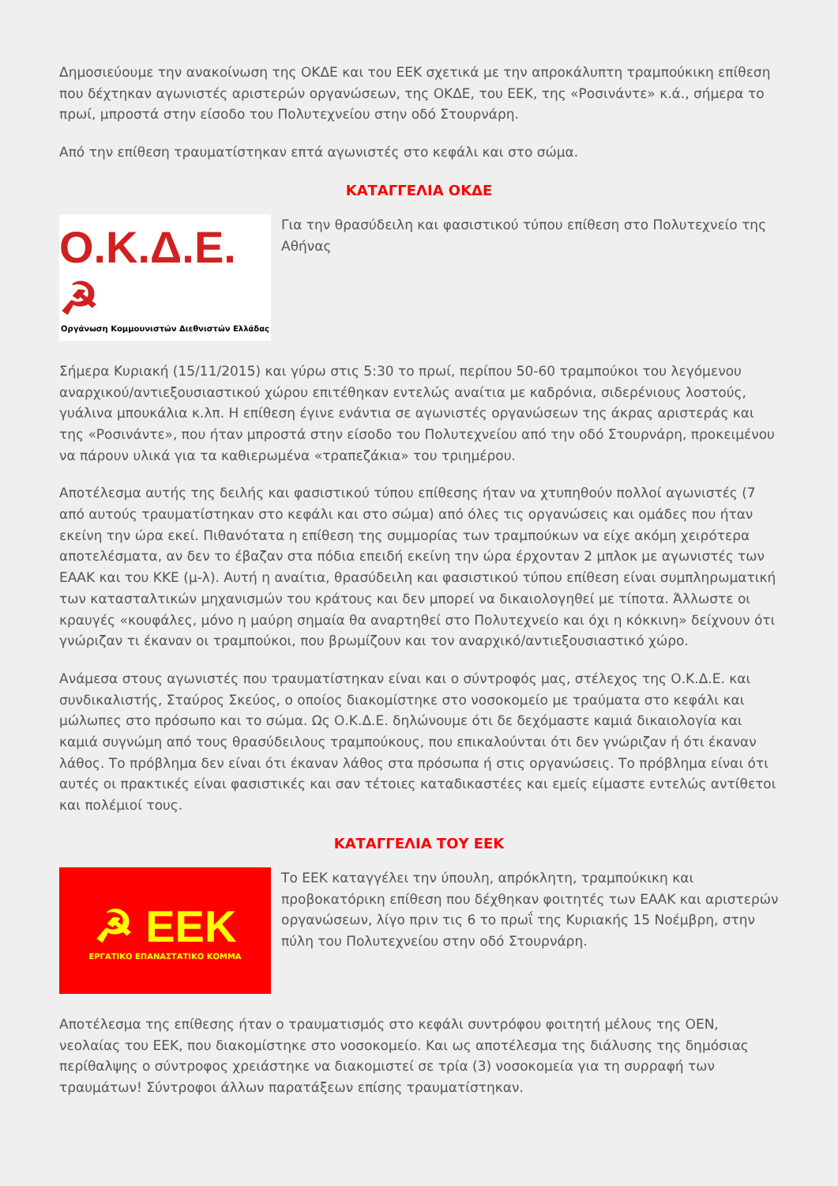Δημοσιεύουμε την ανακοίνωση της ΟΚΔΕ και του ΕΕΚ σχετικά με την απροκάλυπτη τραμπούκικη επίθεση που δέχτηκαν αγωνιστές αριστερών οργανώσεων, της ΟΚΔΕ, του ΕΕΚ, της «Ροσινάντε» κ.ά., σήμερα το πρωί, μπροστά στην είσοδο του Πολυτεχνείου στην οδό Στουρνάρη.
Από την επίθεση τραυματίστηκαν επτά αγωνιστές στο κεφάλι και στο σώμα.
ΚΑΤΑΓΓΕΛΙΑ ΟΚΔΕ
Ο.Κ.Δ.Ε. ☭
Οργάνωση Κομμουνιστών Διεθνιστών Ελλάδας
Για την θρασύδειλη και φασιστικού τύπου επίθεση στο Πολυτεχνείο της Αθήνας
Σήμερα Κυριακή (15/11/2015) και γύρω στις 5:30 το πρωί, περίπου 50-60 τραμπούκοι του λεγόμενου αναρχικού/αντιεξουσιαστικού χώρου επιτέθηκαν εντελώς αναίτια με καδρόνια, σιδερένιους λοστούς, γυάλινα μπουκάλια κ.λπ. Η επίθεση έγινε ενάντια σε αγωνιστές οργανώσεων της άκρας αριστεράς και της «Ροσινάντε», που ήταν μπροστά στην είσοδο του Πολυτεχνείου από την οδό Στουρνάρη, προκειμένου να πάρουν υλικά για τα καθιερωμένα «τραπεζάκια» του τριημέρου.
Αποτέλεσμα αυτής της δειλής και φασιστικού τύπου επίθεσης ήταν να χτυπηθούν πολλοί αγωνιστές (7 από αυτούς τραυματίστηκαν στο κεφάλι και στο σώμα) από όλες τις οργανώσεις και ομάδες που ήταν εκείνη την ώρα εκεί. Πιθανότατα η επίθεση της συμμορίας των τραμπούκων να είχε ακόμη χειρότερα αποτελέσματα, αν δεν το έβαζαν στα πόδια επειδή εκείνη την ώρα έρχονταν 2 μπλοκ με αγωνιστές των ΕΑΑΚ και του ΚΚΕ (μ-λ). Αυτή η αναίτια, θρασύδειλη και φασιστικού τύπου επίθεση είναι συμπληρωματική των κατασταλτικών μηχανισμών του κράτους και δεν μπορεί να δικαιολογηθεί με τίποτα. Άλλωστε οι κραυγές «κουφάλες, μόνο η μαύρη σημαία θα αναρτηθεί στο Πολυτεχνείο και όχι η κόκκινη» δείχνουν ότι γνώριζαν τι έκαναν οι τραμπούκοι, που βρωμίζουν και τον αναρχικό/αντιεξουσιαστικό χώρο.
Ανάμεσα στους αγωνιστές που τραυματίστηκαν είναι και ο σύντροφός μας, στέλεχος της Ο.Κ.Δ.Ε. και συνδικαλιστής, Σταύρος Σκεύος, ο οποίος διακομίστηκε στο νοσοκομείο με τραύματα στο κεφάλι και μώλωπες στο πρόσωπο και το σώμα. Ως Ο.Κ.Δ.Ε. δηλώνουμε ότι δε δεχόμαστε καμιά δικαιολογία και καμιά συγνώμη από τους θρασύδειλους τραμπούκους, που επικαλούνται ότι δεν γνώριζαν ή ότι έκαναν λάθος. Το πρόβλημα δεν είναι ότι έκαναν λάθος στα πρόσωπα ή στις οργανώσεις. Το πρόβλημα είναι ότι αυτές οι πρακτικές είναι φασιστικές και σαν τέτοιες καταδικαστέες και εμείς είμαστε εντελώς αντίθετοι και πολέμιοί τους.
ΚΑΤΑΓΓΕΛΙΑ ΤΟΥ ΕΕΚ
☭ ΕΕΚ
ΕΡΓΑΤΙΚΟ ΕΠΑΝΑΣΤΑΤΙΚΟ ΚΟΜΜΑ
Το ΕΕΚ καταγγέλει την ύπουλη, απρόκλητη, τραμπούκικη και προβοκατόρικη επίθεση που δέχθηκαν φοιτητές των ΕΑΑΚ και αριστερών οργανώσεων, λίγο πριν τις 6 το πρωΐ της Κυριακής 15 Νοέμβρη, στην πύλη του Πολυτεχνείου στην οδό Στουρνάρη.
Αποτέλεσμα της επίθεσης ήταν ο τραυματισμός στο κεφάλι συντρόφου φοιτητή μέλους της ΟΕΝ, νεολαίας του ΕΕΚ, που διακομίστηκε στο νοσοκομείο. Και ως αποτέλεσμα της διάλυσης της δημόσιας περίθαλψης ο σύντροφος χρειάστηκε να διακομιστεί σε τρία (3) νοσοκομεία για τη συρραφή των τραυμάτων! Σύντροφοι άλλων παρατάξεων επίσης τραυματίστηκαν.